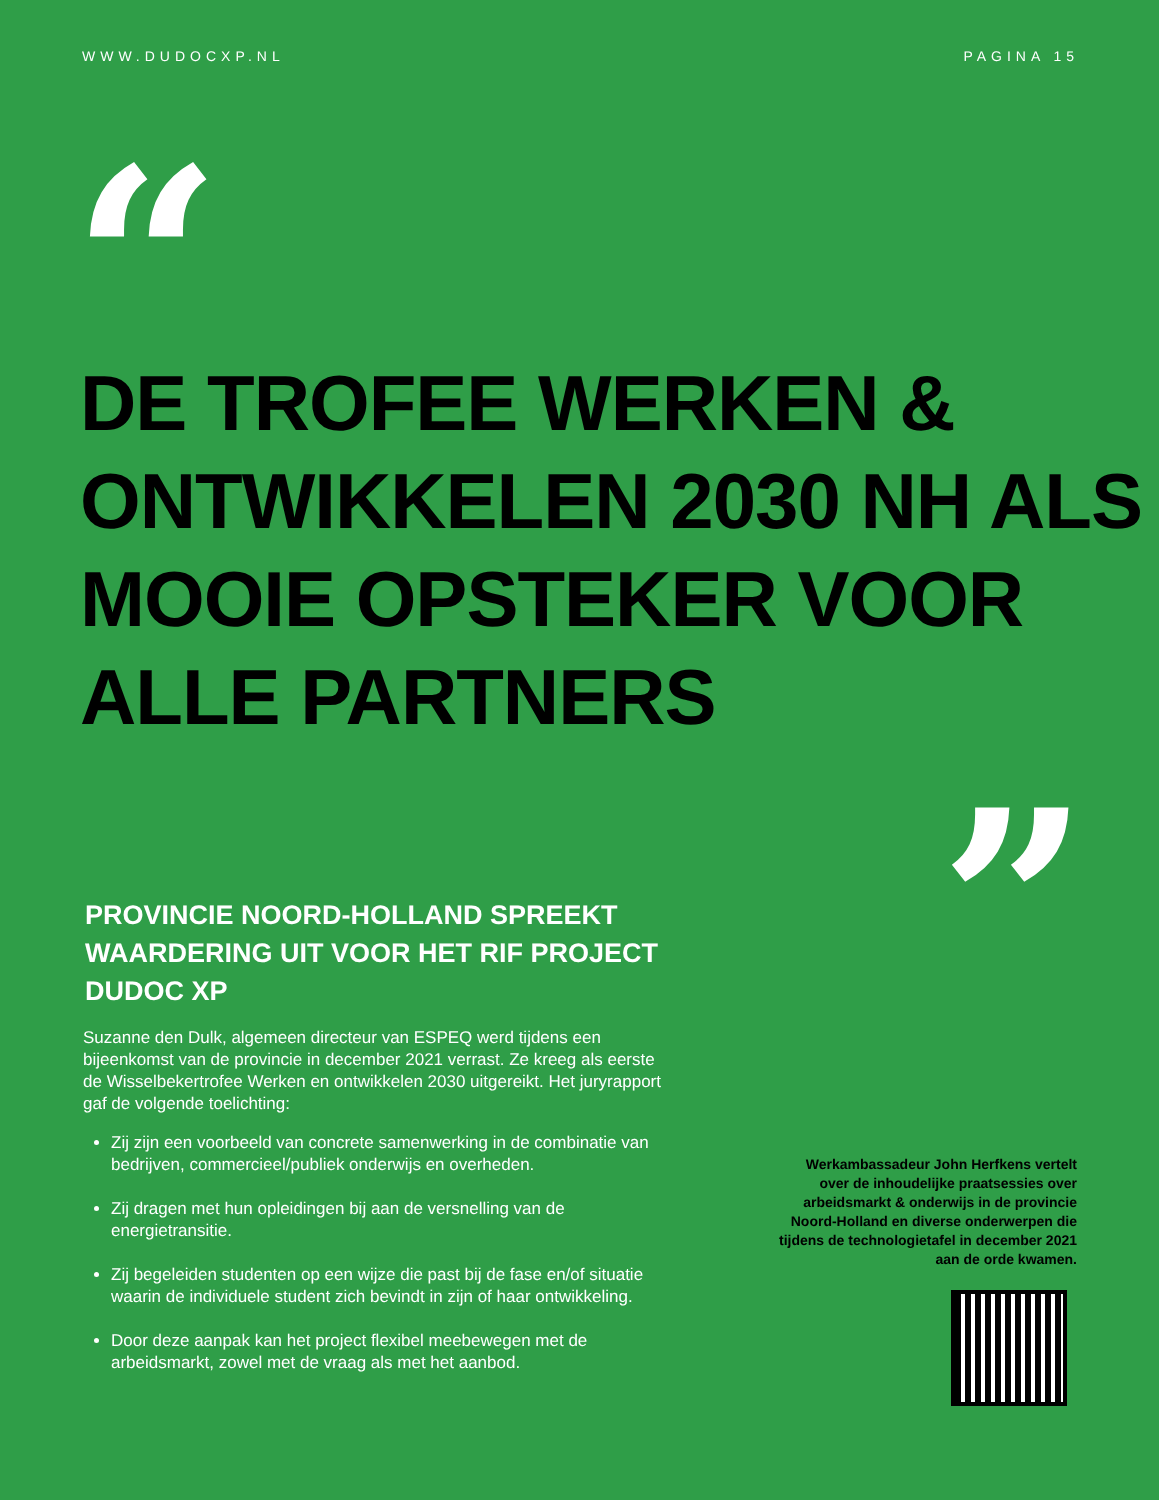WWW.DUDOCXP.NL PAGINA 15
“
DE TROFEE WERKEN & ONTWIKKELEN 2030 NH ALS MOOIE OPSTEKER VOOR ALLE PARTNERS
”
PROVINCIE NOORD-HOLLAND SPREEKT WAARDERING UIT VOOR HET RIF PROJECT DUDOC XP
Suzanne den Dulk, algemeen directeur van ESPEQ werd tijdens een bijeenkomst van de provincie in december 2021 verrast. Ze kreeg als eerste de Wisselbekertrofee Werken en ontwikkelen 2030 uitgereikt. Het juryrapport gaf de volgende toelichting:
Zij zijn een voorbeeld van concrete samenwerking in de combinatie van bedrijven, commercieel/publiek onderwijs en overheden.
Zij dragen met hun opleidingen bij aan de versnelling van de energietransitie.
Zij begeleiden studenten op een wijze die past bij de fase en/of situatie waarin de individuele student zich bevindt in zijn of haar ontwikkeling.
Door deze aanpak kan het project flexibel meebewegen met de arbeidsmarkt, zowel met de vraag als met het aanbod.
Werkambassadeur John Herfkens vertelt over de inhoudelijke praatsessies over arbeidsmarkt & onderwijs in de provincie Noord-Holland en diverse onderwerpen die tijdens de technologietafel in december 2021 aan de orde kwamen.